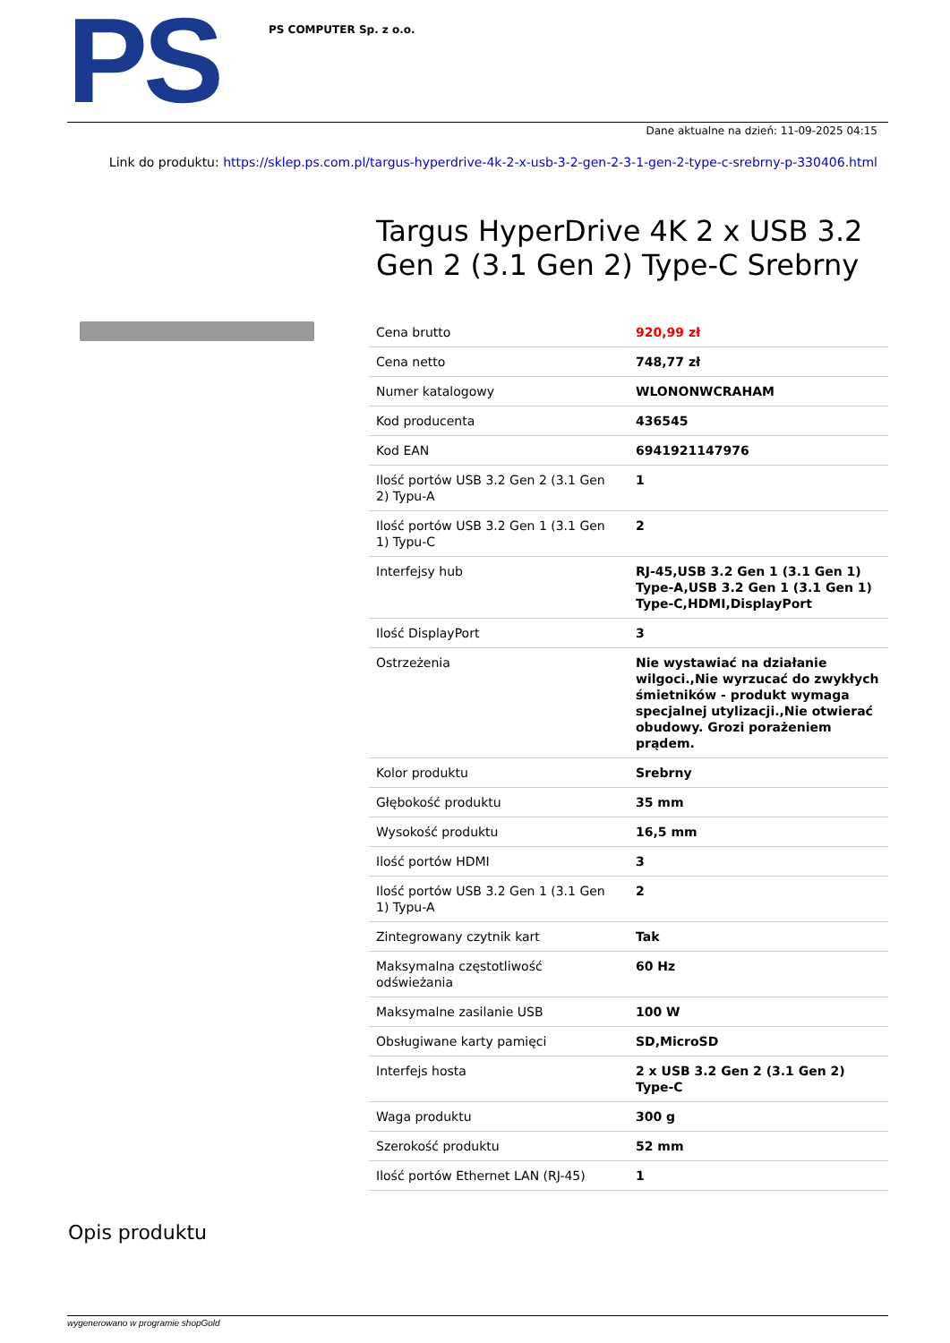PS
PS COMPUTER Sp. z o.o.
Dane aktualne na dzień: 11-09-2025 04:15
Link do produktu: https://sklep.ps.com.pl/targus-hyperdrive-4k-2-x-usb-3-2-gen-2-3-1-gen-2-type-c-srebrny-p-330406.html
Targus HyperDrive 4K 2 x USB 3.2 Gen 2 (3.1 Gen 2) Type-C Srebrny
| Cena brutto | 920,99 zł |
| Cena netto | 748,77 zł |
| Numer katalogowy | WLONONWCRAHAM |
| Kod producenta | 436545 |
| Kod EAN | 6941921147976 |
| Ilość portów USB 3.2 Gen 2 (3.1 Gen 2) Typu-A | 1 |
| Ilość portów USB 3.2 Gen 1 (3.1 Gen 1) Typu-C | 2 |
| Interfejsy hub | RJ-45,USB 3.2 Gen 1 (3.1 Gen 1) Type-A,USB 3.2 Gen 1 (3.1 Gen 1) Type-C,HDMI,DisplayPort |
| Ilość DisplayPort | 3 |
| Ostrzeżenia | Nie wystawiać na działanie wilgoci.,Nie wyrzucać do zwykłych śmietników - produkt wymaga specjalnej utylizacji.,Nie otwierać obudowy. Grozi porażeniem prądem. |
| Kolor produktu | Srebrny |
| Głębokość produktu | 35 mm |
| Wysokość produktu | 16,5 mm |
| Ilość portów HDMI | 3 |
| Ilość portów USB 3.2 Gen 1 (3.1 Gen 1) Typu-A | 2 |
| Zintegrowany czytnik kart | Tak |
| Maksymalna częstotliwość odświeżania | 60 Hz |
| Maksymalne zasilanie USB | 100 W |
| Obsługiwane karty pamięci | SD,MicroSD |
| Interfejs hosta | 2 x USB 3.2 Gen 2 (3.1 Gen 2) Type-C |
| Waga produktu | 300 g |
| Szerokość produktu | 52 mm |
| Ilość portów Ethernet LAN (RJ-45) | 1 |
Opis produktu
wygenerowano w programie shopGold